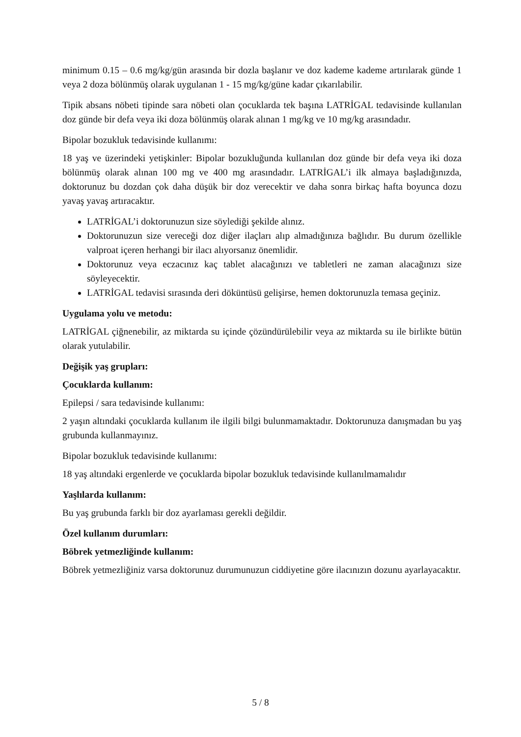minimum 0.15 – 0.6 mg/kg/gün arasında bir dozla başlanır ve doz kademe kademe artırılarak günde 1 veya 2 doza bölünmüş olarak uygulanan 1 - 15 mg/kg/güne kadar çıkarılabilir.
Tipik absans nöbeti tipinde sara nöbeti olan çocuklarda tek başına LATRİGAL tedavisinde kullanılan doz günde bir defa veya iki doza bölünmüş olarak alınan 1 mg/kg ve 10 mg/kg arasındadır.
Bipolar bozukluk tedavisinde kullanımı:
18 yaş ve üzerindeki yetişkinler: Bipolar bozukluğunda kullanılan doz günde bir defa veya iki doza bölünmüş olarak alınan 100 mg ve 400 mg arasındadır. LATRİGAL’i ilk almaya başladığınızda, doktorunuz bu dozdan çok daha düşük bir doz verecektir ve daha sonra birkaç hafta boyunca dozu yavaş yavaş artıracaktır.
LATRİGAL’i doktorunuzun size söylediği şekilde alınız.
Doktorunuzun size vereceği doz diğer ilaçları alıp almadığınıza bağlıdır. Bu durum özellikle valproat içeren herhangi bir ilacı alıyorsanız önemlidir.
Doktorunuz veya eczacınız kaç tablet alacağınızı ve tabletleri ne zaman alacağınızı size söyleyecektir.
LATRİGAL tedavisi sırasında deri döküntüsü gelişirse, hemen doktorunuzla temasa geçiniz.
Uygulama yolu ve metodu:
LATRİGAL çiğnenebilir, az miktarda su içinde çözündürülebilir veya az miktarda su ile birlikte bütün olarak yutulabilir.
Değişik yaş grupları:
Çocuklarda kullanım:
Epilepsi / sara tedavisinde kullanımı:
2 yaşın altındaki çocuklarda kullanım ile ilgili bilgi bulunmamaktadır. Doktorunuza danışmadan bu yaş grubunda kullanmayınız.
Bipolar bozukluk tedavisinde kullanımı:
18 yaş altındaki ergenlerde ve çocuklarda bipolar bozukluk tedavisinde kullanılmamalıdır
Yaşlılarda kullanım:
Bu yaş grubunda farklı bir doz ayarlaması gerekli değildir.
Özel kullanım durumları:
Böbrek yetmezliğinde kullanım:
Böbrek yetmezliğiniz varsa doktorunuz durumunuzun ciddiyetine göre ilacınızın dozunu ayarlayacaktır.
5 / 8